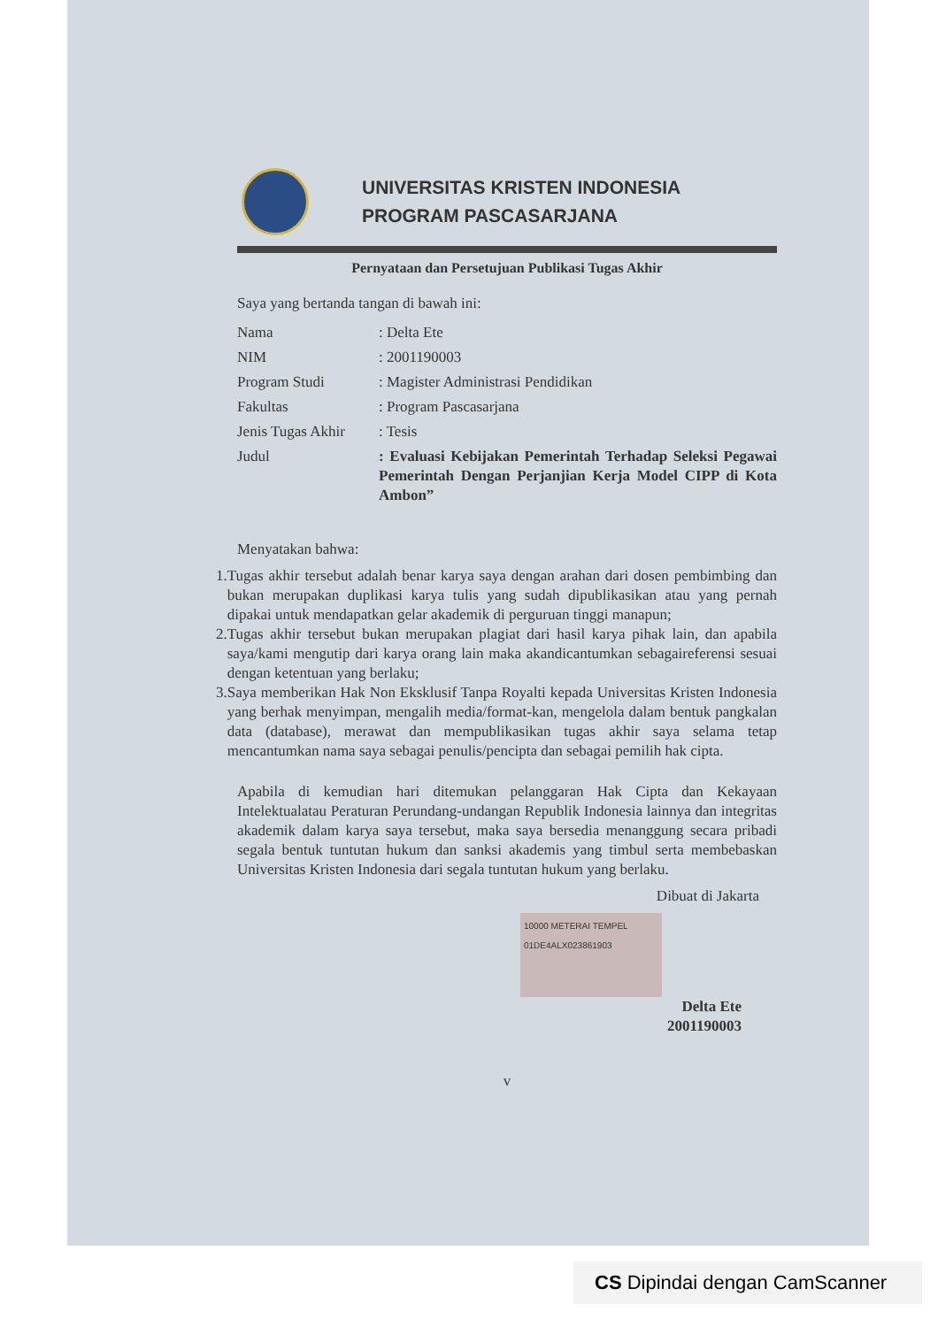UNIVERSITAS KRISTEN INDONESIA
PROGRAM PASCASARJANA
Pernyataan dan Persetujuan Publikasi Tugas Akhir
Saya yang bertanda tangan di bawah ini:
| Nama | : Delta Ete |
| NIM | : 2001190003 |
| Program Studi | : Magister Administrasi Pendidikan |
| Fakultas | : Program Pascasarjana |
| Jenis Tugas Akhir | : Tesis |
| Judul | : Evaluasi Kebijakan Pemerintah Terhadap Seleksi Pegawai Pemerintah Dengan Perjanjian Kerja Model CIPP di Kota Ambon” |
Menyatakan bahwa:
1. Tugas akhir tersebut adalah benar karya saya dengan arahan dari dosen pembimbing dan bukan merupakan duplikasi karya tulis yang sudah dipublikasikan atau yang pernah dipakai untuk mendapatkan gelar akademik di perguruan tinggi manapun;
2. Tugas akhir tersebut bukan merupakan plagiat dari hasil karya pihak lain, dan apabila saya/kami mengutip dari karya orang lain maka akandicantumkan sebagaireferensi sesuai dengan ketentuan yang berlaku;
3. Saya memberikan Hak Non Eksklusif Tanpa Royalti kepada Universitas Kristen Indonesia yang berhak menyimpan, mengalih media/format-kan, mengelola dalam bentuk pangkalan data (database), merawat dan mempublikasikan tugas akhir saya selama tetap mencantumkan nama saya sebagai penulis/pencipta dan sebagai pemilih hak cipta.
Apabila di kemudian hari ditemukan pelanggaran Hak Cipta dan Kekayaan Intelektualatau Peraturan Perundang-undangan Republik Indonesia lainnya dan integritas akademik dalam karya saya tersebut, maka saya bersedia menanggung secara pribadi segala bentuk tuntutan hukum dan sanksi akademis yang timbul serta membebaskan Universitas Kristen Indonesia dari segala tuntutan hukum yang berlaku.
Dibuat di Jakarta
10000 METERAI TEMPEL 01DE4ALX023861903
Delta Ete
2001190003
v
CS Dipindai dengan CamScanner